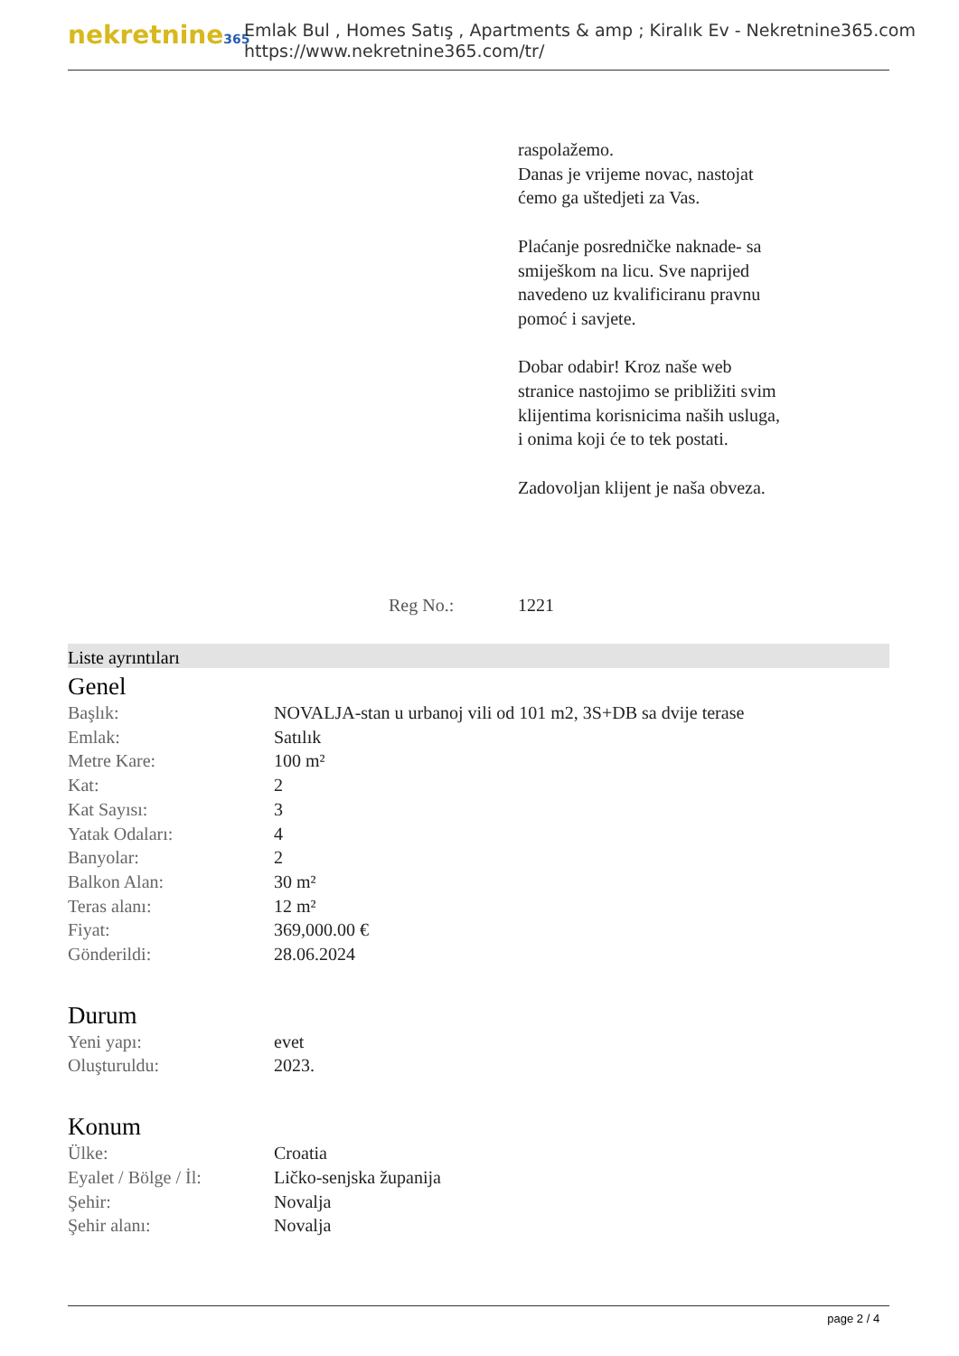nekretnine365
Emlak Bul , Homes Satış , Apartments & amp ; Kiralık Ev - Nekretnine365.com
https://www.nekretnine365.com/tr/
raspolažemo.
Danas je vrijeme novac, nastojat ćemo ga uštedjeti za Vas.
Plaćanje posredničke naknade- sa smiješkom na licu. Sve naprijed navedeno uz kvalificiranu pravnu pomoć i savjete.
Dobar odabir! Kroz naše web stranice nastojimo se približiti svim klijentima korisnicima naših usluga, i onima koji će to tek postati.
Zadovoljan klijent je naša obveza.
Reg No.: 1221
Liste ayrıntıları
Genel
| Başlık: | NOVALJA-stan u urbanoj vili od 101 m2, 3S+DB sa dvije terase |
| Emlak: | Satılık |
| Metre Kare: | 100 m² |
| Kat: | 2 |
| Kat Sayısı: | 3 |
| Yatak Odaları: | 4 |
| Banyolar: | 2 |
| Balkon Alan: | 30 m² |
| Teras alanı: | 12 m² |
| Fiyat: | 369,000.00 € |
| Gönderildi: | 28.06.2024 |
Durum
| Yeni yapı: | evet |
| Oluşturuldu: | 2023. |
Konum
| Ülke: | Croatia |
| Eyalet / Bölge / İl: | Ličko-senjska županija |
| Şehir: | Novalja |
| Şehir alanı: | Novalja |
page 2 / 4